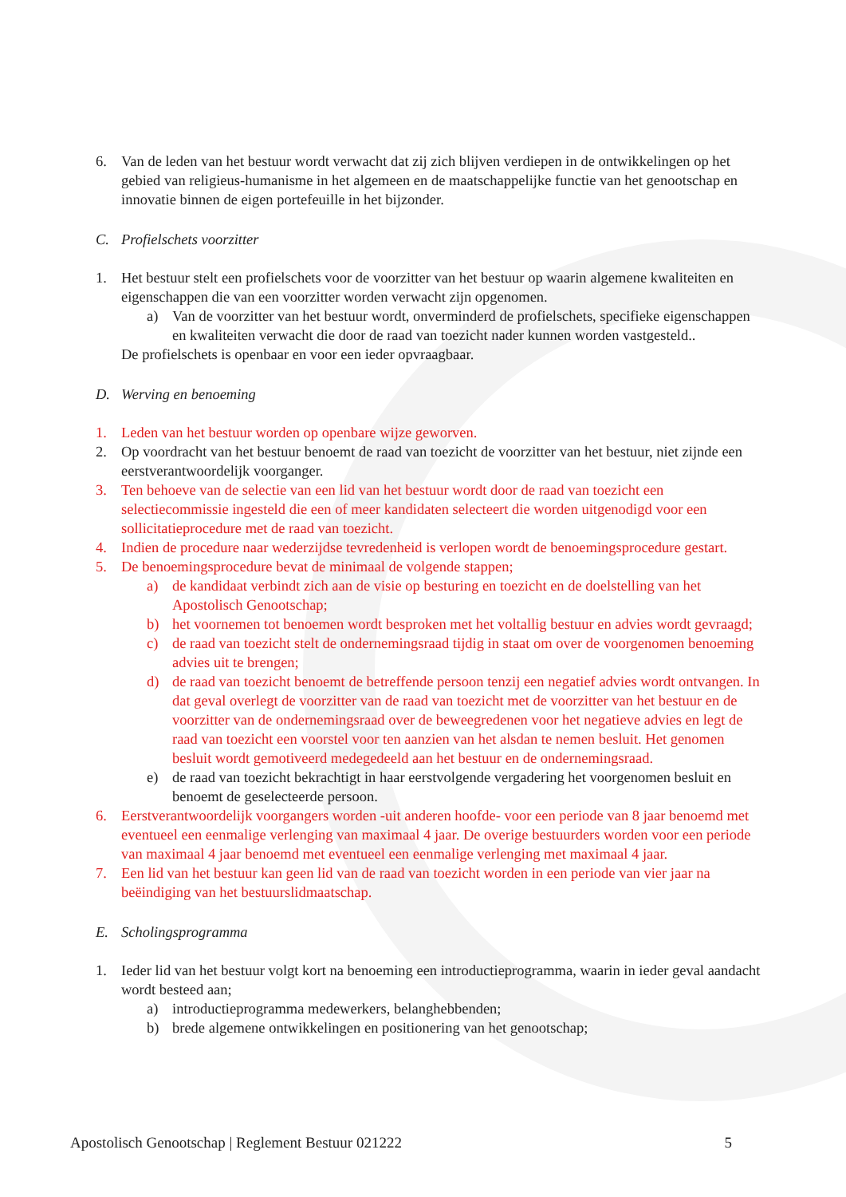6. Van de leden van het bestuur wordt verwacht dat zij zich blijven verdiepen in de ontwikkelingen op het gebied van religieus-humanisme in het algemeen en de maatschappelijke functie van het genootschap en innovatie binnen de eigen portefeuille in het bijzonder.
C. Profielschets voorzitter
1. Het bestuur stelt een profielschets voor de voorzitter van het bestuur op waarin algemene kwaliteiten en eigenschappen die van een voorzitter worden verwacht zijn opgenomen.
a) Van de voorzitter van het bestuur wordt, onverminderd de profielschets, specifieke eigenschappen en kwaliteiten verwacht die door de raad van toezicht nader kunnen worden vastgesteld..
De profielschets is openbaar en voor een ieder opvraagbaar.
D. Werving en benoeming
1. Leden van het bestuur worden op openbare wijze geworven.
2. Op voordracht van het bestuur benoemt de raad van toezicht de voorzitter van het bestuur, niet zijnde een eerstverantwoordelijk voorganger.
3. Ten behoeve van de selectie van een lid van het bestuur wordt door de raad van toezicht een selectiecommissie ingesteld die een of meer kandidaten selecteert die worden uitgenodigd voor een sollicitatieprocedure met de raad van toezicht.
4. Indien de procedure naar wederzijdse tevredenheid is verlopen wordt de benoemingsprocedure gestart.
5. De benoemingsprocedure bevat de minimaal de volgende stappen;
a) de kandidaat verbindt zich aan de visie op besturing en toezicht en de doelstelling van het Apostolisch Genootschap;
b) het voornemen tot benoemen wordt besproken met het voltallig bestuur en advies wordt gevraagd;
c) de raad van toezicht stelt de ondernemingsraad tijdig in staat om over de voorgenomen benoeming advies uit te brengen;
d) de raad van toezicht benoemt de betreffende persoon tenzij een negatief advies wordt ontvangen. In dat geval overlegt de voorzitter van de raad van toezicht met de voorzitter van het bestuur en de voorzitter van de ondernemingsraad over de beweegredenen voor het negatieve advies en legt de raad van toezicht een voorstel voor ten aanzien van het alsdan te nemen besluit. Het genomen besluit wordt gemotiveerd medegedeeld aan het bestuur en de ondernemingsraad.
e) de raad van toezicht bekrachtigt in haar eerstvolgende vergadering het voorgenomen besluit en benoemt de geselecteerde persoon.
6. Eerstverantwoordelijk voorgangers worden -uit anderen hoofde- voor een periode van 8 jaar benoemd met eventueel een eenmalige verlenging van maximaal 4 jaar. De overige bestuurders worden voor een periode van maximaal 4 jaar benoemd met eventueel een eenmalige verlenging met maximaal 4 jaar.
7. Een lid van het bestuur kan geen lid van de raad van toezicht worden in een periode van vier jaar na beëindiging van het bestuurslidmaatschap.
E. Scholingsprogramma
1. Ieder lid van het bestuur volgt kort na benoeming een introductieprogramma, waarin in ieder geval aandacht wordt besteed aan;
a) introductieprogramma medewerkers, belanghebbenden;
b) brede algemene ontwikkelingen en positionering van het genootschap;
Apostolisch Genootschap | Reglement Bestuur 021222 5